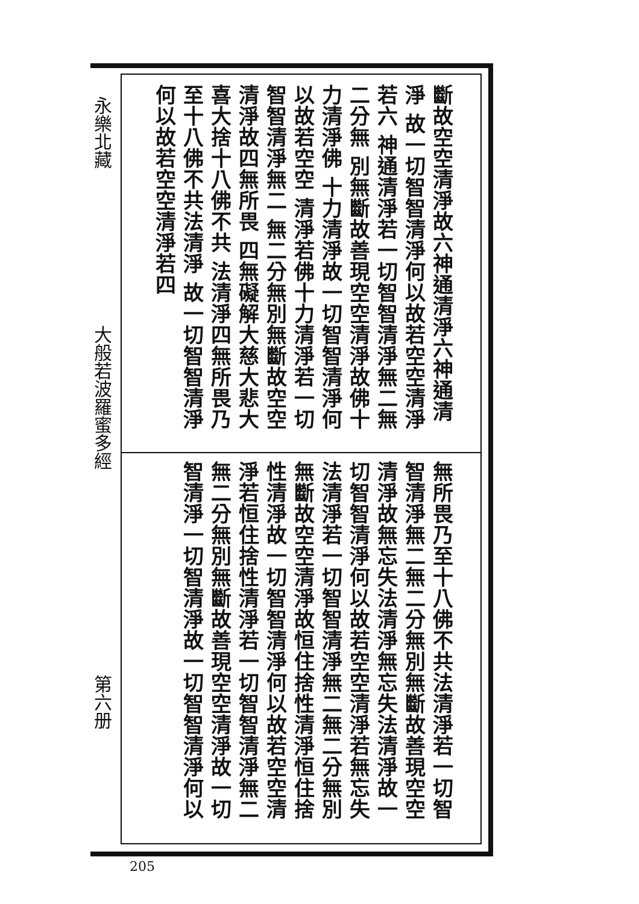永樂北藏
大般若波羅蜜多經
第六册
斷故空空清淨故六神通清淨六神通清淨 故一切智智清淨何以故若空空清淨若六 神通清淨若一切智智清淨無二無二分無 別無斷故善現空空清淨故佛十力清淨佛 十力清淨故一切智智清淨何以故若空空 清淨若佛十力清淨若一切智智清淨無二 無二分無別無斷故空空清淨故四無所畏 四無礙解大慈大悲大喜大捨十八佛不共 法清淨四無所畏乃至十八佛不共法清淨 故一切智智清淨何以故若空空清淨若四
無所畏乃至十八佛不共法清淨若一切智 智清淨無二無二分無別無斷故善現空空 清淨故無忘失法清淨無忘失法清淨故一 切智智清淨何以故若空空清淨若無忘失 法清淨若一切智智清淨無二無二分無別 無斷故空空清淨故恒住捨性清淨恒住捨 性清淨故一切智智清淨何以故若空空清 淨若恒住捨性清淨若一切智智清淨無二 無二分無別無斷故善現空空清淨故一切 智清淨一切智清淨故一切智智清淨何以
205